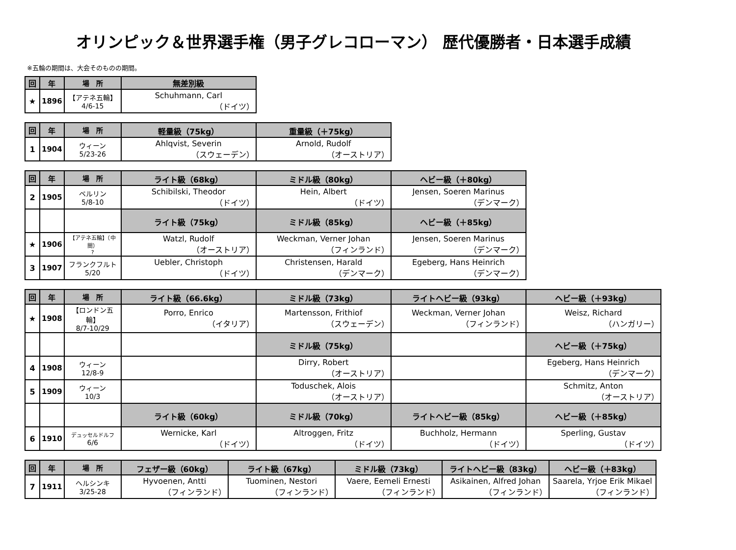オリンピック＆世界選手権（男子グレコローマン） 歴代優勝者・日本選手成績
※五輪の期間は、大会そのものの期間。
| 回 | 年 | 場 所 | 無差別級 |
| --- | --- | --- | --- |
| ★ | 1896 | 【アテネ五輪】 4/6-15 | Schuhmann, Carl （ドイツ） |
| 回 | 年 | 場 所 | 軽量級（75kg） | 重量級（＋75kg） |
| --- | --- | --- | --- | --- |
| 1 | 1904 | ウィーン 5/23-26 | Ahlqvist, Severin （スウェーデン） | Arnold, Rudolf （オーストリア） |
| 回 | 年 | 場 所 | ライト級（68kg） | ミドル級（80kg） | ヘビー級（＋80kg） |
| --- | --- | --- | --- | --- | --- |
| 2 | 1905 | ベルリン 5/8-10 | Schibilski, Theodor （ドイツ） | Hein, Albert （ドイツ） | Jensen, Soeren Marinus （デンマーク） |
| | | | ライト級（75kg） | ミドル級（85kg） | ヘビー級（＋85kg） |
| ★ | 1906 | 【アテネ五輪】（中間） ? | Watzl, Rudolf （オーストリア） | Weckman, Verner Johan （フィンランド） | Jensen, Soeren Marinus （デンマーク） |
| 3 | 1907 | フランクフルト 5/20 | Uebler, Christoph （ドイツ） | Christensen, Harald （デンマーク） | Egeberg, Hans Heinrich （デンマーク） |
| 回 | 年 | 場 所 | ライト級（66.6kg） | ミドル級（73kg） | ライトヘビー級（93kg） | ヘビー級（＋93kg） |
| --- | --- | --- | --- | --- | --- | --- |
| ★ | 1908 | 【ロンドン五輪】 8/7-10/29 | Porro, Enrico （イタリア） | Martensson, Frithiof （スウェーデン） | Weckman, Verner Johan （フィンランド） | Weisz, Richard （ハンガリー） |
| | | | | ミドル級（75kg） | | ヘビー級（＋75kg） |
| 4 | 1908 | ウィーン 12/8-9 | | Dirry, Robert （オーストリア） | | Egeberg, Hans Heinrich （デンマーク） |
| 5 | 1909 | ウィーン 10/3 | | Toduschek, Alois （オーストリア） | | Schmitz, Anton （オーストリア） |
| | | | ライト級（60kg） | ミドル級（70kg） | ライトヘビー級（85kg） | ヘビー級（＋85kg） |
| 6 | 1910 | デュッセルドルフ 6/6 | Wernicke, Karl （ドイツ） | Altroggen, Fritz （ドイツ） | Buchholz, Hermann （ドイツ） | Sperling, Gustav （ドイツ） |
| 回 | 年 | 場 所 | フェザー級（60kg） | ライト級（67kg） | ミドル級（73kg） | ライトヘビー級（83kg） | ヘビー級（＋83kg） |
| --- | --- | --- | --- | --- | --- | --- | --- |
| 7 | 1911 | ヘルシンキ 3/25-28 | Hyvoenen, Antti （フィンランド） | Tuominen, Nestori （フィンランド） | Vaere, Eemeli Ernesti （フィンランド） | Asikainen, Alfred Johan （フィンランド） | Saarela, Yrjoe Erik Mikael （フィンランド） |